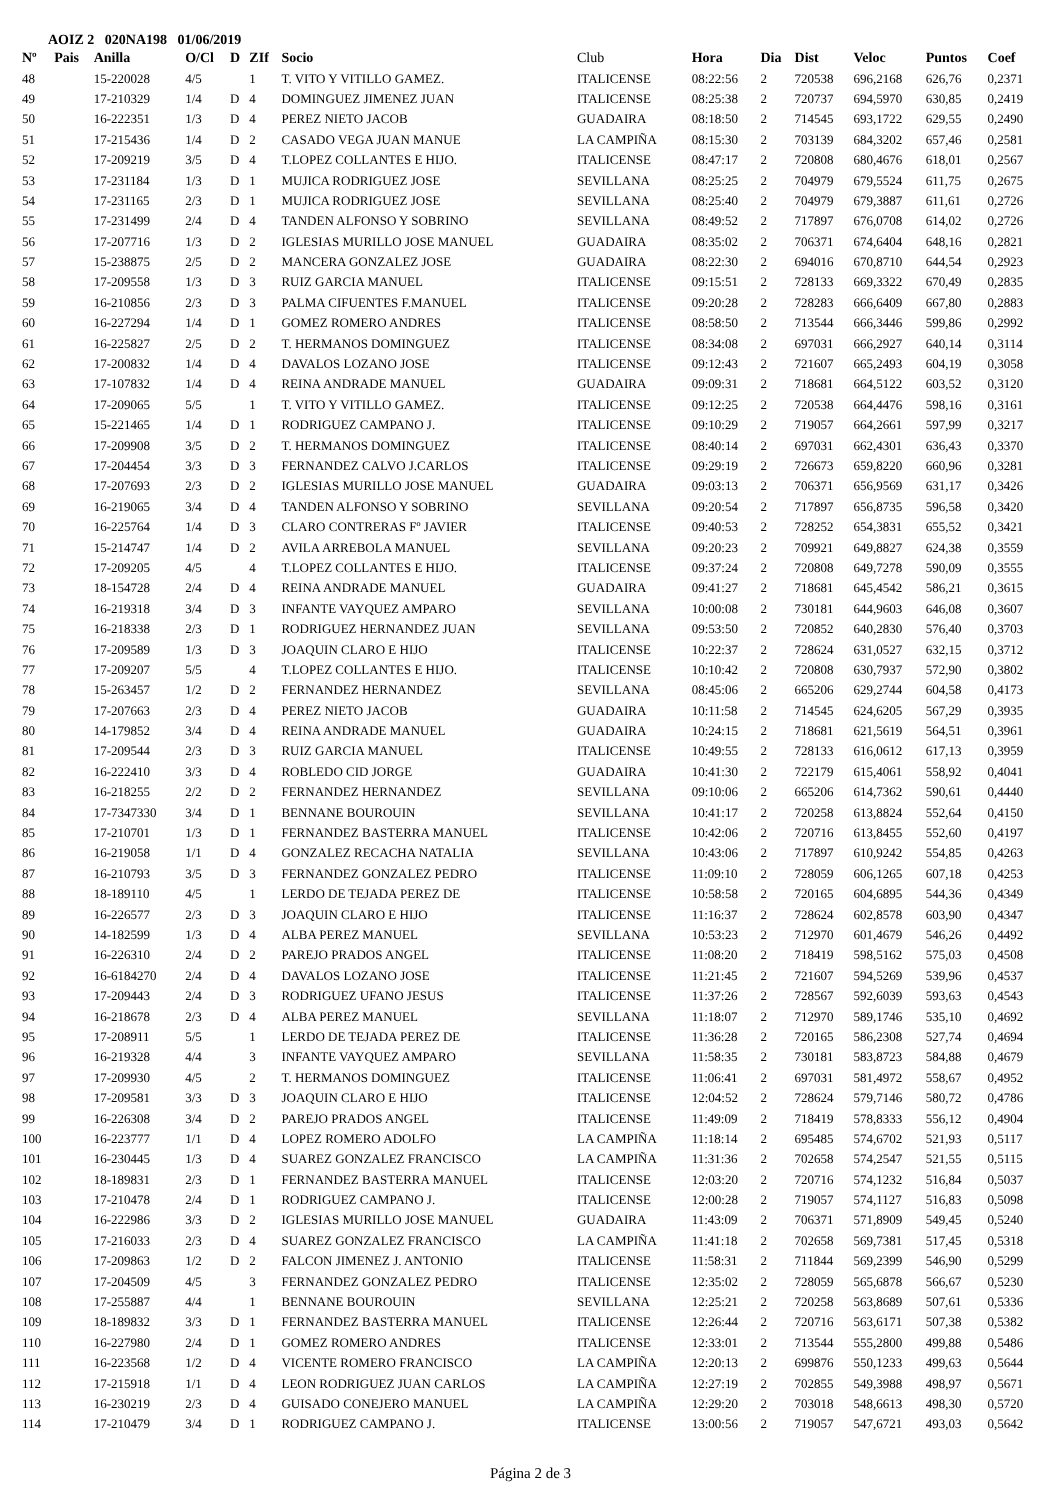AOIZ 2 020NA198 01/06/2019
| Nº | Pais | Anilla | O/Cl | D | ZIf | Socio | Club | Hora | Dia | Dist | Veloc | Puntos | Coef |
| --- | --- | --- | --- | --- | --- | --- | --- | --- | --- | --- | --- | --- | --- |
| 48 | | 15-220028 | 4/5 | | 1 | T. VITO Y VITILLO GAMEZ. | ITALICENSE | 08:22:56 | 2 | 720538 | 696,2168 | 626,76 | 0,2371 |
| 49 | | 17-210329 | 1/4 | D | 4 | DOMINGUEZ JIMENEZ JUAN | ITALICENSE | 08:25:38 | 2 | 720737 | 694,5970 | 630,85 | 0,2419 |
| 50 | | 16-222351 | 1/3 | D | 4 | PEREZ NIETO JACOB | GUADAIRA | 08:18:50 | 2 | 714545 | 693,1722 | 629,55 | 0,2490 |
| 51 | | 17-215436 | 1/4 | D | 2 | CASADO VEGA JUAN MANUE | LA CAMPIÑA | 08:15:30 | 2 | 703139 | 684,3202 | 657,46 | 0,2581 |
| 52 | | 17-209219 | 3/5 | D | 4 | T.LOPEZ COLLANTES E HIJO. | ITALICENSE | 08:47:17 | 2 | 720808 | 680,4676 | 618,01 | 0,2567 |
| 53 | | 17-231184 | 1/3 | D | 1 | MUJICA RODRIGUEZ JOSE | SEVILLANA | 08:25:25 | 2 | 704979 | 679,5524 | 611,75 | 0,2675 |
| 54 | | 17-231165 | 2/3 | D | 1 | MUJICA RODRIGUEZ JOSE | SEVILLANA | 08:25:40 | 2 | 704979 | 679,3887 | 611,61 | 0,2726 |
| 55 | | 17-231499 | 2/4 | D | 4 | TANDEN ALFONSO Y SOBRINO | SEVILLANA | 08:49:52 | 2 | 717897 | 676,0708 | 614,02 | 0,2726 |
| 56 | | 17-207716 | 1/3 | D | 2 | IGLESIAS MURILLO JOSE MANUEL | GUADAIRA | 08:35:02 | 2 | 706371 | 674,6404 | 648,16 | 0,2821 |
| 57 | | 15-238875 | 2/5 | D | 2 | MANCERA GONZALEZ JOSE | GUADAIRA | 08:22:30 | 2 | 694016 | 670,8710 | 644,54 | 0,2923 |
| 58 | | 17-209558 | 1/3 | D | 3 | RUIZ GARCIA MANUEL | ITALICENSE | 09:15:51 | 2 | 728133 | 669,3322 | 670,49 | 0,2835 |
| 59 | | 16-210856 | 2/3 | D | 3 | PALMA CIFUENTES F.MANUEL | ITALICENSE | 09:20:28 | 2 | 728283 | 666,6409 | 667,80 | 0,2883 |
| 60 | | 16-227294 | 1/4 | D | 1 | GOMEZ ROMERO ANDRES | ITALICENSE | 08:58:50 | 2 | 713544 | 666,3446 | 599,86 | 0,2992 |
| 61 | | 16-225827 | 2/5 | D | 2 | T. HERMANOS DOMINGUEZ | ITALICENSE | 08:34:08 | 2 | 697031 | 666,2927 | 640,14 | 0,3114 |
| 62 | | 17-200832 | 1/4 | D | 4 | DAVALOS LOZANO JOSE | ITALICENSE | 09:12:43 | 2 | 721607 | 665,2493 | 604,19 | 0,3058 |
| 63 | | 17-107832 | 1/4 | D | 4 | REINA ANDRADE MANUEL | GUADAIRA | 09:09:31 | 2 | 718681 | 664,5122 | 603,52 | 0,3120 |
| 64 | | 17-209065 | 5/5 | | 1 | T. VITO Y VITILLO GAMEZ. | ITALICENSE | 09:12:25 | 2 | 720538 | 664,4476 | 598,16 | 0,3161 |
| 65 | | 15-221465 | 1/4 | D | 1 | RODRIGUEZ CAMPANO J. | ITALICENSE | 09:10:29 | 2 | 719057 | 664,2661 | 597,99 | 0,3217 |
| 66 | | 17-209908 | 3/5 | D | 2 | T. HERMANOS DOMINGUEZ | ITALICENSE | 08:40:14 | 2 | 697031 | 662,4301 | 636,43 | 0,3370 |
| 67 | | 17-204454 | 3/3 | D | 3 | FERNANDEZ CALVO J.CARLOS | ITALICENSE | 09:29:19 | 2 | 726673 | 659,8220 | 660,96 | 0,3281 |
| 68 | | 17-207693 | 2/3 | D | 2 | IGLESIAS MURILLO JOSE MANUEL | GUADAIRA | 09:03:13 | 2 | 706371 | 656,9569 | 631,17 | 0,3426 |
| 69 | | 16-219065 | 3/4 | D | 4 | TANDEN ALFONSO Y SOBRINO | SEVILLANA | 09:20:54 | 2 | 717897 | 656,8735 | 596,58 | 0,3420 |
| 70 | | 16-225764 | 1/4 | D | 3 | CLARO CONTRERAS Fº JAVIER | ITALICENSE | 09:40:53 | 2 | 728252 | 654,3831 | 655,52 | 0,3421 |
| 71 | | 15-214747 | 1/4 | D | 2 | AVILA ARREBOLA MANUEL | SEVILLANA | 09:20:23 | 2 | 709921 | 649,8827 | 624,38 | 0,3559 |
| 72 | | 17-209205 | 4/5 | | 4 | T.LOPEZ COLLANTES E HIJO. | ITALICENSE | 09:37:24 | 2 | 720808 | 649,7278 | 590,09 | 0,3555 |
| 73 | | 18-154728 | 2/4 | D | 4 | REINA ANDRADE MANUEL | GUADAIRA | 09:41:27 | 2 | 718681 | 645,4542 | 586,21 | 0,3615 |
| 74 | | 16-219318 | 3/4 | D | 3 | INFANTE VAYQUEZ AMPARO | SEVILLANA | 10:00:08 | 2 | 730181 | 644,9603 | 646,08 | 0,3607 |
| 75 | | 16-218338 | 2/3 | D | 1 | RODRIGUEZ HERNANDEZ JUAN | SEVILLANA | 09:53:50 | 2 | 720852 | 640,2830 | 576,40 | 0,3703 |
| 76 | | 17-209589 | 1/3 | D | 3 | JOAQUIN CLARO E HIJO | ITALICENSE | 10:22:37 | 2 | 728624 | 631,0527 | 632,15 | 0,3712 |
| 77 | | 17-209207 | 5/5 | | 4 | T.LOPEZ COLLANTES E HIJO. | ITALICENSE | 10:10:42 | 2 | 720808 | 630,7937 | 572,90 | 0,3802 |
| 78 | | 15-263457 | 1/2 | D | 2 | FERNANDEZ HERNANDEZ | SEVILLANA | 08:45:06 | 2 | 665206 | 629,2744 | 604,58 | 0,4173 |
| 79 | | 17-207663 | 2/3 | D | 4 | PEREZ NIETO JACOB | GUADAIRA | 10:11:58 | 2 | 714545 | 624,6205 | 567,29 | 0,3935 |
| 80 | | 14-179852 | 3/4 | D | 4 | REINA ANDRADE MANUEL | GUADAIRA | 10:24:15 | 2 | 718681 | 621,5619 | 564,51 | 0,3961 |
| 81 | | 17-209544 | 2/3 | D | 3 | RUIZ GARCIA MANUEL | ITALICENSE | 10:49:55 | 2 | 728133 | 616,0612 | 617,13 | 0,3959 |
| 82 | | 16-222410 | 3/3 | D | 4 | ROBLEDO CID JORGE | GUADAIRA | 10:41:30 | 2 | 722179 | 615,4061 | 558,92 | 0,4041 |
| 83 | | 16-218255 | 2/2 | D | 2 | FERNANDEZ HERNANDEZ | SEVILLANA | 09:10:06 | 2 | 665206 | 614,7362 | 590,61 | 0,4440 |
| 84 | | 17-7347330 | 3/4 | D | 1 | BENNANE BOUROUIN | SEVILLANA | 10:41:17 | 2 | 720258 | 613,8824 | 552,64 | 0,4150 |
| 85 | | 17-210701 | 1/3 | D | 1 | FERNANDEZ BASTERRA MANUEL | ITALICENSE | 10:42:06 | 2 | 720716 | 613,8455 | 552,60 | 0,4197 |
| 86 | | 16-219058 | 1/1 | D | 4 | GONZALEZ RECACHA NATALIA | SEVILLANA | 10:43:06 | 2 | 717897 | 610,9242 | 554,85 | 0,4263 |
| 87 | | 16-210793 | 3/5 | D | 3 | FERNANDEZ GONZALEZ PEDRO | ITALICENSE | 11:09:10 | 2 | 728059 | 606,1265 | 607,18 | 0,4253 |
| 88 | | 18-189110 | 4/5 | | 1 | LERDO DE TEJADA PEREZ DE | ITALICENSE | 10:58:58 | 2 | 720165 | 604,6895 | 544,36 | 0,4349 |
| 89 | | 16-226577 | 2/3 | D | 3 | JOAQUIN CLARO E HIJO | ITALICENSE | 11:16:37 | 2 | 728624 | 602,8578 | 603,90 | 0,4347 |
| 90 | | 14-182599 | 1/3 | D | 4 | ALBA PEREZ MANUEL | SEVILLANA | 10:53:23 | 2 | 712970 | 601,4679 | 546,26 | 0,4492 |
| 91 | | 16-226310 | 2/4 | D | 2 | PAREJO PRADOS ANGEL | ITALICENSE | 11:08:20 | 2 | 718419 | 598,5162 | 575,03 | 0,4508 |
| 92 | | 16-6184270 | 2/4 | D | 4 | DAVALOS LOZANO JOSE | ITALICENSE | 11:21:45 | 2 | 721607 | 594,5269 | 539,96 | 0,4537 |
| 93 | | 17-209443 | 2/4 | D | 3 | RODRIGUEZ UFANO JESUS | ITALICENSE | 11:37:26 | 2 | 728567 | 592,6039 | 593,63 | 0,4543 |
| 94 | | 16-218678 | 2/3 | D | 4 | ALBA PEREZ MANUEL | SEVILLANA | 11:18:07 | 2 | 712970 | 589,1746 | 535,10 | 0,4692 |
| 95 | | 17-208911 | 5/5 | | 1 | LERDO DE TEJADA PEREZ DE | ITALICENSE | 11:36:28 | 2 | 720165 | 586,2308 | 527,74 | 0,4694 |
| 96 | | 16-219328 | 4/4 | | 3 | INFANTE VAYQUEZ AMPARO | SEVILLANA | 11:58:35 | 2 | 730181 | 583,8723 | 584,88 | 0,4679 |
| 97 | | 17-209930 | 4/5 | | 2 | T. HERMANOS DOMINGUEZ | ITALICENSE | 11:06:41 | 2 | 697031 | 581,4972 | 558,67 | 0,4952 |
| 98 | | 17-209581 | 3/3 | D | 3 | JOAQUIN CLARO E HIJO | ITALICENSE | 12:04:52 | 2 | 728624 | 579,7146 | 580,72 | 0,4786 |
| 99 | | 16-226308 | 3/4 | D | 2 | PAREJO PRADOS ANGEL | ITALICENSE | 11:49:09 | 2 | 718419 | 578,8333 | 556,12 | 0,4904 |
| 100 | | 16-223777 | 1/1 | D | 4 | LOPEZ ROMERO ADOLFO | LA CAMPIÑA | 11:18:14 | 2 | 695485 | 574,6702 | 521,93 | 0,5117 |
| 101 | | 16-230445 | 1/3 | D | 4 | SUAREZ GONZALEZ FRANCISCO | LA CAMPIÑA | 11:31:36 | 2 | 702658 | 574,2547 | 521,55 | 0,5115 |
| 102 | | 18-189831 | 2/3 | D | 1 | FERNANDEZ BASTERRA MANUEL | ITALICENSE | 12:03:20 | 2 | 720716 | 574,1232 | 516,84 | 0,5037 |
| 103 | | 17-210478 | 2/4 | D | 1 | RODRIGUEZ CAMPANO J. | ITALICENSE | 12:00:28 | 2 | 719057 | 574,1127 | 516,83 | 0,5098 |
| 104 | | 16-222986 | 3/3 | D | 2 | IGLESIAS MURILLO JOSE MANUEL | GUADAIRA | 11:43:09 | 2 | 706371 | 571,8909 | 549,45 | 0,5240 |
| 105 | | 17-216033 | 2/3 | D | 4 | SUAREZ GONZALEZ FRANCISCO | LA CAMPIÑA | 11:41:18 | 2 | 702658 | 569,7381 | 517,45 | 0,5318 |
| 106 | | 17-209863 | 1/2 | D | 2 | FALCON JIMENEZ J. ANTONIO | ITALICENSE | 11:58:31 | 2 | 711844 | 569,2399 | 546,90 | 0,5299 |
| 107 | | 17-204509 | 4/5 | | 3 | FERNANDEZ GONZALEZ PEDRO | ITALICENSE | 12:35:02 | 2 | 728059 | 565,6878 | 566,67 | 0,5230 |
| 108 | | 17-255887 | 4/4 | | 1 | BENNANE BOUROUIN | SEVILLANA | 12:25:21 | 2 | 720258 | 563,8689 | 507,61 | 0,5336 |
| 109 | | 18-189832 | 3/3 | D | 1 | FERNANDEZ BASTERRA MANUEL | ITALICENSE | 12:26:44 | 2 | 720716 | 563,6171 | 507,38 | 0,5382 |
| 110 | | 16-227980 | 2/4 | D | 1 | GOMEZ ROMERO ANDRES | ITALICENSE | 12:33:01 | 2 | 713544 | 555,2800 | 499,88 | 0,5486 |
| 111 | | 16-223568 | 1/2 | D | 4 | VICENTE ROMERO FRANCISCO | LA CAMPIÑA | 12:20:13 | 2 | 699876 | 550,1233 | 499,63 | 0,5644 |
| 112 | | 17-215918 | 1/1 | D | 4 | LEON RODRIGUEZ JUAN CARLOS | LA CAMPIÑA | 12:27:19 | 2 | 702855 | 549,3988 | 498,97 | 0,5671 |
| 113 | | 16-230219 | 2/3 | D | 4 | GUISADO CONEJERO MANUEL | LA CAMPIÑA | 12:29:20 | 2 | 703018 | 548,6613 | 498,30 | 0,5720 |
| 114 | | 17-210479 | 3/4 | D | 1 | RODRIGUEZ CAMPANO J. | ITALICENSE | 13:00:56 | 2 | 719057 | 547,6721 | 493,03 | 0,5642 |
Página 2 de 3